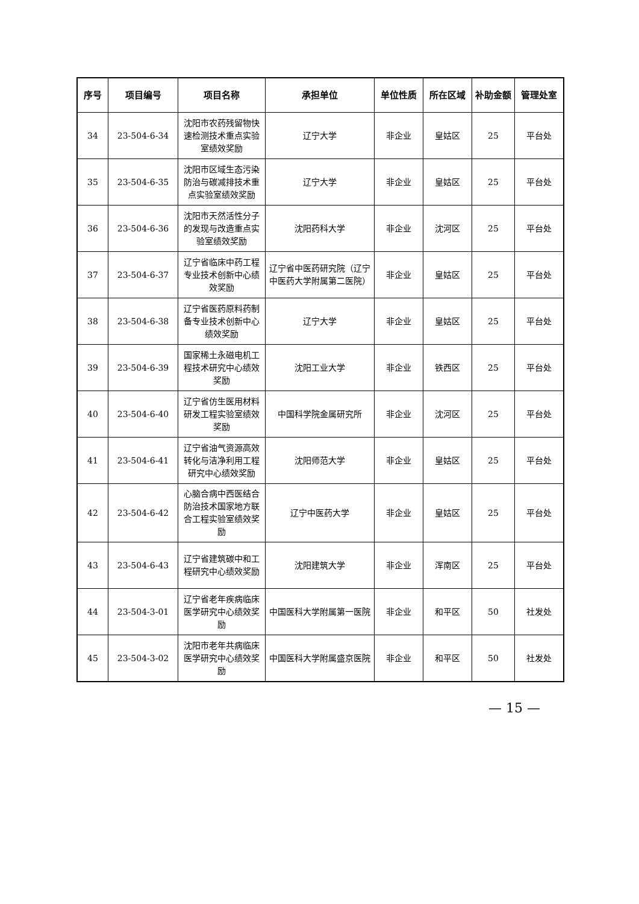| 序号 | 项目编号 | 项目名称 | 承担单位 | 单位性质 | 所在区域 | 补助金额 | 管理处室 |
| --- | --- | --- | --- | --- | --- | --- | --- |
| 34 | 23-504-6-34 | 沈阳市农药残留物快速检测技术重点实验室绩效奖励 | 辽宁大学 | 非企业 | 皇姑区 | 25 | 平台处 |
| 35 | 23-504-6-35 | 沈阳市区域生态污染防治与碳减排技术重点实验室绩效奖励 | 辽宁大学 | 非企业 | 皇姑区 | 25 | 平台处 |
| 36 | 23-504-6-36 | 沈阳市天然活性分子的发现与改造重点实验室绩效奖励 | 沈阳药科大学 | 非企业 | 沈河区 | 25 | 平台处 |
| 37 | 23-504-6-37 | 辽宁省临床中药工程专业技术创新中心绩效奖励 | 辽宁省中医药研究院（辽宁中医药大学附属第二医院） | 非企业 | 皇姑区 | 25 | 平台处 |
| 38 | 23-504-6-38 | 辽宁省医药原料药制备专业技术创新中心绩效奖励 | 辽宁大学 | 非企业 | 皇姑区 | 25 | 平台处 |
| 39 | 23-504-6-39 | 国家稀土永磁电机工程技术研究中心绩效奖励 | 沈阳工业大学 | 非企业 | 铁西区 | 25 | 平台处 |
| 40 | 23-504-6-40 | 辽宁省仿生医用材料研发工程实验室绩效奖励 | 中国科学院金属研究所 | 非企业 | 沈河区 | 25 | 平台处 |
| 41 | 23-504-6-41 | 辽宁省油气资源高效转化与洁净利用工程研究中心绩效奖励 | 沈阳师范大学 | 非企业 | 皇姑区 | 25 | 平台处 |
| 42 | 23-504-6-42 | 心脑合病中西医结合防治技术国家地方联合工程实验室绩效奖励 | 辽宁中医药大学 | 非企业 | 皇姑区 | 25 | 平台处 |
| 43 | 23-504-6-43 | 辽宁省建筑碳中和工程研究中心绩效奖励 | 沈阳建筑大学 | 非企业 | 浑南区 | 25 | 平台处 |
| 44 | 23-504-3-01 | 辽宁省老年疾病临床医学研究中心绩效奖励 | 中国医科大学附属第一医院 | 非企业 | 和平区 | 50 | 社发处 |
| 45 | 23-504-3-02 | 沈阳市老年共病临床医学研究中心绩效奖励 | 中国医科大学附属盛京医院 | 非企业 | 和平区 | 50 | 社发处 |
— 15 —